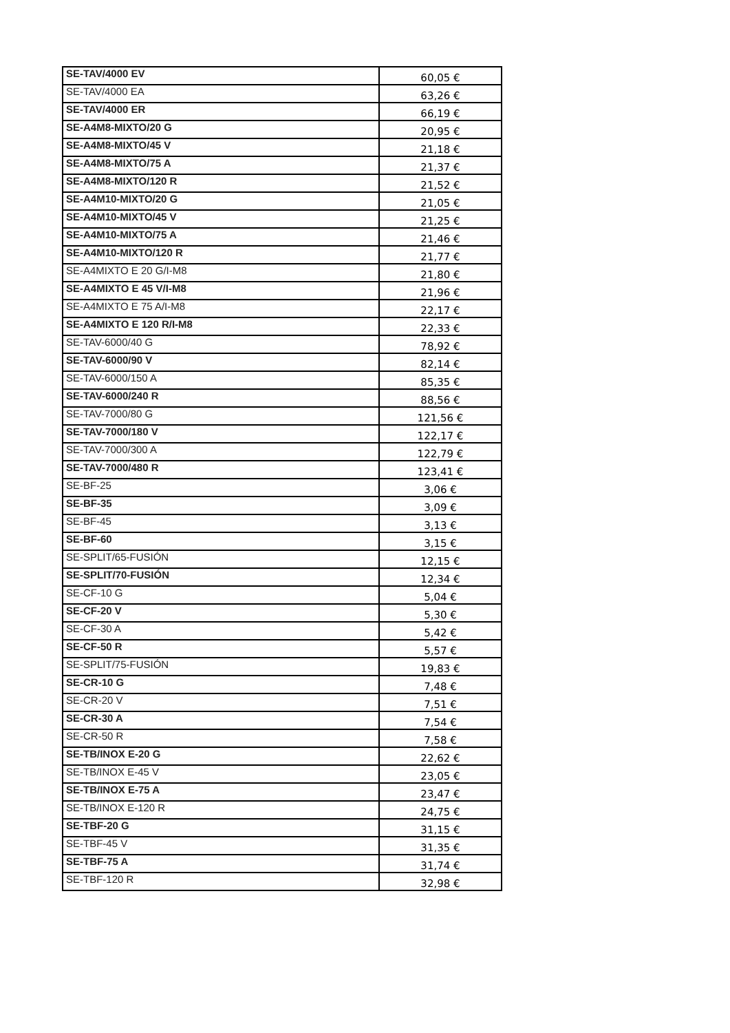| SE-TAV/4000 EV | 60,05 € |
| SE-TAV/4000 EA | 63,26 € |
| SE-TAV/4000 ER | 66,19 € |
| SE-A4M8-MIXTO/20 G | 20,95 € |
| SE-A4M8-MIXTO/45 V | 21,18 € |
| SE-A4M8-MIXTO/75 A | 21,37 € |
| SE-A4M8-MIXTO/120 R | 21,52 € |
| SE-A4M10-MIXTO/20 G | 21,05 € |
| SE-A4M10-MIXTO/45 V | 21,25 € |
| SE-A4M10-MIXTO/75 A | 21,46 € |
| SE-A4M10-MIXTO/120 R | 21,77 € |
| SE-A4MIXTO E 20 G/I-M8 | 21,80 € |
| SE-A4MIXTO E 45 V/I-M8 | 21,96 € |
| SE-A4MIXTO E 75 A/I-M8 | 22,17 € |
| SE-A4MIXTO E 120 R/I-M8 | 22,33 € |
| SE-TAV-6000/40 G | 78,92 € |
| SE-TAV-6000/90 V | 82,14 € |
| SE-TAV-6000/150 A | 85,35 € |
| SE-TAV-6000/240 R | 88,56 € |
| SE-TAV-7000/80 G | 121,56 € |
| SE-TAV-7000/180 V | 122,17 € |
| SE-TAV-7000/300 A | 122,79 € |
| SE-TAV-7000/480 R | 123,41 € |
| SE-BF-25 | 3,06 € |
| SE-BF-35 | 3,09 € |
| SE-BF-45 | 3,13 € |
| SE-BF-60 | 3,15 € |
| SE-SPLIT/65-FUSIÓN | 12,15 € |
| SE-SPLIT/70-FUSIÓN | 12,34 € |
| SE-CF-10 G | 5,04 € |
| SE-CF-20 V | 5,30 € |
| SE-CF-30 A | 5,42 € |
| SE-CF-50 R | 5,57 € |
| SE-SPLIT/75-FUSIÓN | 19,83 € |
| SE-CR-10 G | 7,48 € |
| SE-CR-20 V | 7,51 € |
| SE-CR-30 A | 7,54 € |
| SE-CR-50 R | 7,58 € |
| SE-TB/INOX E-20 G | 22,62 € |
| SE-TB/INOX E-45 V | 23,05 € |
| SE-TB/INOX E-75 A | 23,47 € |
| SE-TB/INOX E-120 R | 24,75 € |
| SE-TBF-20 G | 31,15 € |
| SE-TBF-45 V | 31,35 € |
| SE-TBF-75 A | 31,74 € |
| SE-TBF-120 R | 32,98 € |